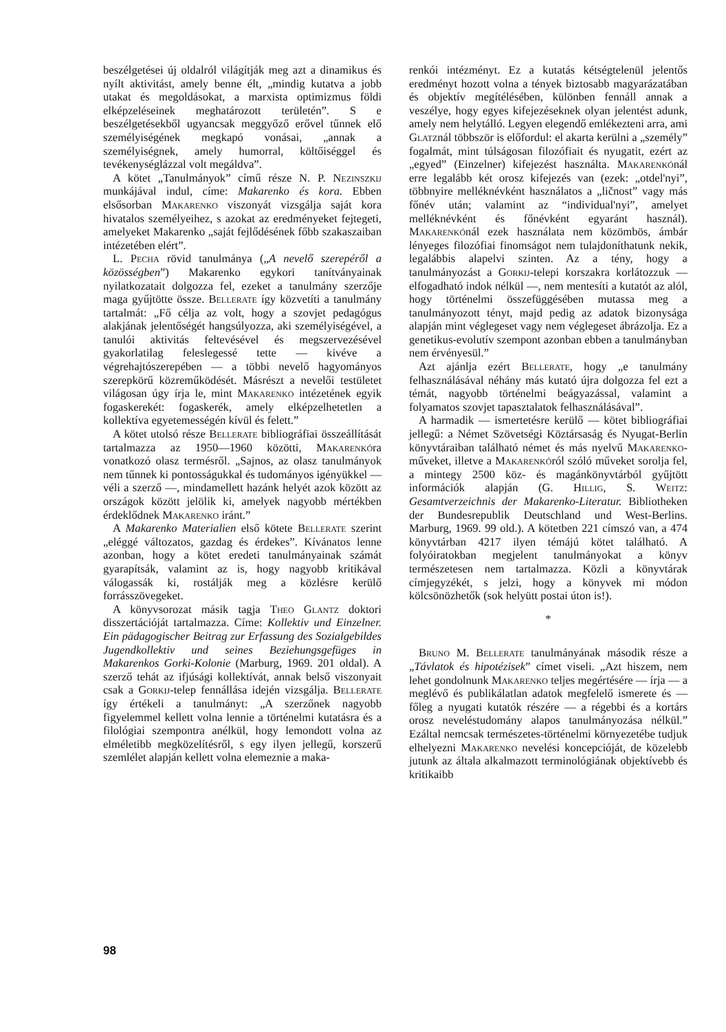beszélgetései új oldalról világítják meg azt a dinamikus és nyílt aktivitást, amely benne élt, „mindig kutatva a jobb utakat és megoldásokat, a marxista optimizmus földi elképzeléseinek meghatározott területén”. S e beszélgetésekből ugyancsak meggyőző erővel tűnnek elő személyiségének megkapó vonásai, „annak a személyiségnek, amely humorral, költőiséggel és tevékenységlázzal volt megáldva”.
A kötet „Tanulmányok” című része N. P. Nezinszkij munkájával indul, címe: Makarenko és kora. Ebben elsősorban Makarenko viszonyát vizsgálja saját kora hivatalos személyeihez, s azokat az eredményeket fejtegeti, amelyeket Makarenko „saját fejlődésének főbb szakaszaiban intézetében elért”.
L. Pecha rövid tanulmánya („A nevelő szerepéről a közösségben”) Makarenko egykori tanítványainak nyilatkozatait dolgozza fel, ezeket a tanulmány szerzője maga gyűjtötte össze. Bellerate így közvetíti a tanulmány tartalmát: „Fő célja az volt, hogy a szovjet pedagógus alakjának jelentőségét hangsúlyozza, aki személyiségével, a tanulói aktivitás feltevésével és megszervezésével gyakorlatilag feleslegessé tette — kivéve a végrehajtószerepében — a többi nevelő hagyományos szerepkörű közreműködését. Másrészt a nevelői testületet világosan úgy írja le, mint Makarenko intézetének egyik fogaskerekét: fogaskerék, amely elképzelhetetlen a kollektíva egyetemességén kívül és felett.”
A kötet utolsó része Bellerate bibliográfiai összeállítását tartalmazza az 1950—1960 közötti, Makarenkóra vonatkozó olasz termésről. „Sajnos, az olasz tanulmányok nem tűnnek ki pontosságukkal és tudományos igényükkel — véli a szerző —, mindamellett hazánk helyét azok között az országok között jelölik ki, amelyek nagyobb mértékben érdeklődnek Makarenko iránt.”
A Makarenko Materialien első kötete Bellerate szerint „eléggé változatos, gazdag és érdekes”. Kívánatos lenne azonban, hogy a kötet eredeti tanulmányainak számát gyarapítsák, valamint az is, hogy nagyobb kritikával válogassák ki, rostálják meg a közlésre kerülő forrásszövegeket.
A könyvsorozat másik tagja Theo Glantz doktori disszertációját tartalmazza. Címe: Kollektiv und Einzelner. Ein pädagogischer Beitrag zur Erfassung des Sozialgebildes Jugendkollektiv und seines Beziehungsgefüges in Makarenkos Gorki-Kolonie (Marburg, 1969. 201 oldal). A szerző tehát az ifjúsági kollektívát, annak belső viszonyait csak a Gorkij-telep fennállása idején vizsgálja. Bellerate így értékeli a tanulmányt: „A szerzőnek nagyobb figyelemmel kellett volna lennie a történelmi kutatásra és a filológiai szempontra anélkül, hogy lemondott volna az elméletibb megközelítésről, s egy ilyen jellegű, korszerű szemlélet alapján kellett volna elemeznie a maka-
renkói intézményt. Ez a kutatás kétségtelenül jelentős eredményt hozott volna a tények biztosabb magyarázatában és objektív megítélésében, különben fennáll annak a veszélye, hogy egyes kifejezéseknek olyan jelentést adunk, amely nem helytálló. Legyen elegendő emlékezteni arra, ami Glatznál többször is előfordul: el akarta kerülni a „személy” fogalmát, mint túlságosan filozófiait és nyugatit, ezért az „egyed” (Einzelner) kifejezést használta. Makarenkónál erre legalább két orosz kifejezés van (ezek: „otdel'nyi”, többnyire melléknévként használatos a „ličnost” vagy más főnév után; valamint az “individual'nyi”, amelyet melléknévként és főnévként egyaránt használ). Makarenkónál ezek használata nem közömbös, ámbár lényeges filozófiai finomságot nem tulajdoníthatunk nekik, legalábbis alapelvi szinten. Az a tény, hogy a tanulmányozást a Gorkij-telepi korszakra korlátozzuk — elfogadható indok nélkül —, nem mentesíti a kutatót az alól, hogy történelmi összefüggésében mutassa meg a tanulmányozott tényt, majd pedig az adatok bizonysága alapján mint véglegeset vagy nem véglegeset ábrázolja. Ez a genetikus-evolutív szempont azonban ebben a tanulmányban nem érvényesül.”
Azt ajánlja ezért Bellerate, hogy „e tanulmány felhasználásával néhány más kutató újra dolgozza fel ezt a témát, nagyobb történelmi beágyazással, valamint a folyamatos szovjet tapasztalatok felhasználásával”.
A harmadik — ismertetésre kerülő — kötet bibliográfiai jellegű: a Német Szövetségi Köztársaság és Nyugat-Berlin könyvtáraiban található német és más nyelvű Makarenko-műveket, illetve a Makarenkóról szóló műveket sorolja fel, a mintegy 2500 köz- és magánkönyvtárból gyűjtött információk alapján (G. Hillig, S. Weitz: Gesamtverzeichnis der Makarenko-Literatur. Bibliotheken der Bundesrepublik Deutschland und West-Berlins. Marburg, 1969. 99 old.). A kötetben 221 címszó van, a 474 könyvtárban 4217 ilyen témájú kötet található. A folyóiratokban megjelent tanulmányokat a könyv természetesen nem tartalmazza. Közli a könyvtárak címjegyzékét, s jelzi, hogy a könyvek mi módon kölcsönözhetők (sok helyütt postai úton is!).
*
Bruno M. Bellerate tanulmányának második része a „Távlatok és hipotézisek” címet viseli. „Azt hiszem, nem lehet gondolnunk Makarenko teljes megértésére — írja — a meglévő és publikálatlan adatok megfelelő ismerete és — főleg a nyugati kutatók részére — a régebbi és a kortárs orosz neveléstudomány alapos tanulmányozása nélkül.” Ezáltal nemcsak természetes-történelmi környezetébe tudjuk elhelyezni Makarenko nevelési koncepcióját, de közelebb jutunk az általa alkalmazott terminológiának objektívebb és kritikaibb
98